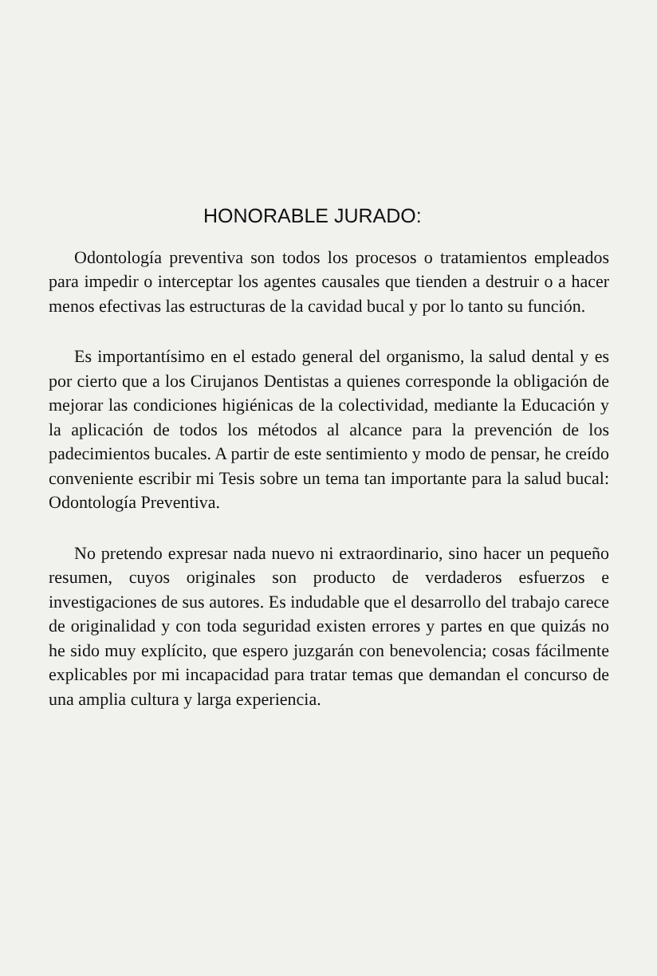HONORABLE JURADO:
Odontología preventiva son todos los procesos o tratamientos empleados para impedir o interceptar los agentes causales que tienden a destruir o a hacer menos efectivas las estructuras de la cavidad bucal y por lo tanto su función.
Es importantísimo en el estado general del organismo, la salud dental y es por cierto que a los Cirujanos Dentistas a quienes corresponde la obligación de mejorar las condiciones higiénicas de la colectividad, mediante la Educación y la aplicación de todos los métodos al alcance para la prevención de los padecimientos bucales. A partir de este sentimiento y modo de pensar, he creído conveniente escribir mi Tesis sobre un tema tan importante para la salud bucal: Odontología Preventiva.
No pretendo expresar nada nuevo ni extraordinario, sino hacer un pequeño resumen, cuyos originales son producto de verdaderos esfuerzos e investigaciones de sus autores. Es indudable que el desarrollo del trabajo carece de originalidad y con toda seguridad existen errores y partes en que quizás no he sido muy explícito, que espero juzgarán con benevolencia; cosas fácilmente explicables por mi incapacidad para tratar temas que demandan el concurso de una amplia cultura y larga experiencia.